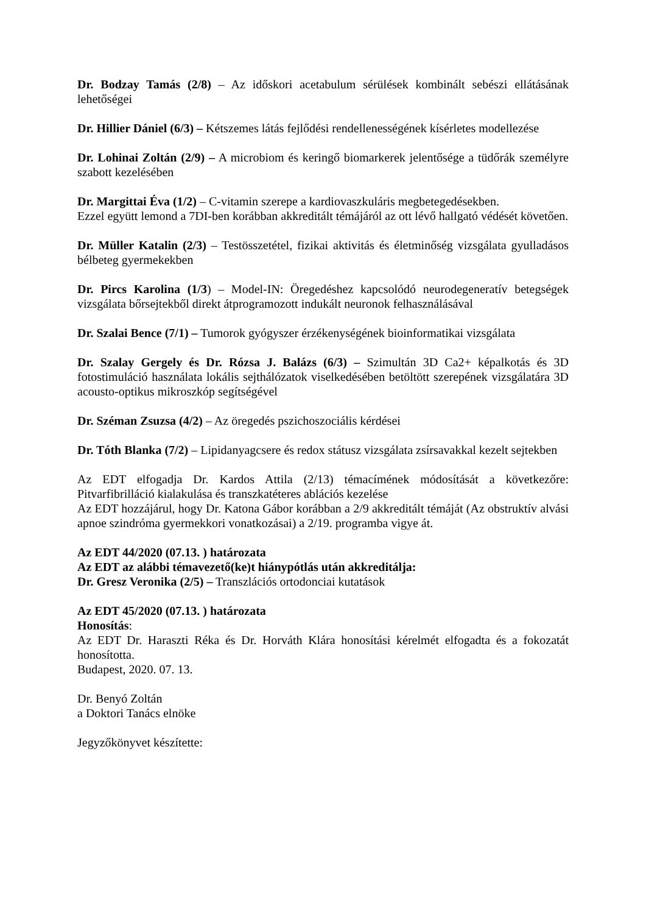Dr. Bodzay Tamás (2/8) – Az időskori acetabulum sérülések kombinált sebészi ellátásának lehetőségei
Dr. Hillier Dániel (6/3) – Kétszemes látás fejlődési rendellenességének kísérletes modellezése
Dr. Lohinai Zoltán (2/9) – A microbiom és keringő biomarkerek jelentősége a tüdőrák személyre szabott kezelésében
Dr. Margittai Éva (1/2) – C-vitamin szerepe a kardiovaszkuláris megbetegedésekben.
Ezzel együtt lemond a 7DI-ben korábban akkreditált témájáról az ott lévő hallgató védését követően.
Dr. Müller Katalin (2/3) – Testösszetétel, fizikai aktivitás és életminőség vizsgálata gyulladásos bélbeteg gyermekekben
Dr. Pircs Karolina (1/3) – Model-IN: Öregedéshez kapcsolódó neurodegeneratív betegségek vizsgálata bőrsejtekből direkt átprogramozott indukált neuronok felhasználásával
Dr. Szalai Bence (7/1) – Tumorok gyógyszer érzékenységének bioinformatikai vizsgálata
Dr. Szalay Gergely és Dr. Rózsa J. Balázs (6/3) – Szimultán 3D Ca2+ képalkotás és 3D fotostimuláció használata lokális sejthálózatok viselkedésében betöltött szerepének vizsgálatára 3D acousto-optikus mikroszkóp segítségével
Dr. Széman Zsuzsa (4/2) – Az öregedés pszichoszociális kérdései
Dr. Tóth Blanka (7/2) – Lipidanyagcsere és redox státusz vizsgálata zsírsavakkal kezelt sejtekben
Az EDT elfogadja Dr. Kardos Attila (2/13) témacímének módosítását a következőre: Pitvarfibrilláció kialakulása és transzkatéteres ablációs kezelése
Az EDT hozzájárul, hogy Dr. Katona Gábor korábban a 2/9 akkreditált témáját (Az obstruktív alvási apnoe szindróma gyermekkori vonatkozásai) a 2/19. programba vigye át.
Az EDT 44/2020 (07.13. ) határozata
Az EDT az alábbi témavezető(ke)t hiánypótlás után akkreditálja:
Dr. Gresz Veronika (2/5) – Transzlációs ortodonciai kutatások
Az EDT 45/2020 (07.13. ) határozata
Honosítás:
Az EDT Dr. Haraszti Réka és Dr. Horváth Klára honosítási kérelmét elfogadta és a fokozatát honosította.
Budapest, 2020. 07. 13.
Dr. Benyó Zoltán
a Doktori Tanács elnöke
Jegyzőkönyvet készítette: